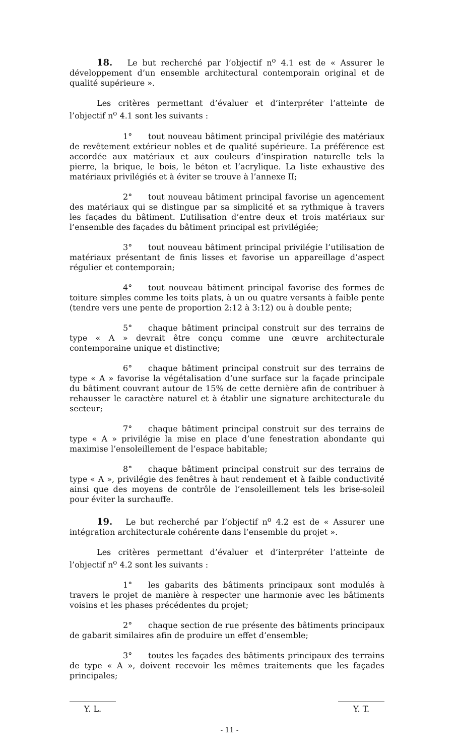18. Le but recherché par l’objectif n<sup>o</sup> 4.1 est de « Assurer le développement d’un ensemble architectural contemporain original et de qualité supérieure ».
Les critères permettant d’évaluer et d’interpréter l’atteinte de l’objectif n<sup>o</sup> 4.1 sont les suivants :
1° tout nouveau bâtiment principal privilégie des matériaux de revêtement extérieur nobles et de qualité supérieure. La préférence est accordée aux matériaux et aux couleurs d’inspiration naturelle tels la pierre, la brique, le bois, le béton et l’acrylique. La liste exhaustive des matériaux privilégiés et à éviter se trouve à l’annexe II;
2° tout nouveau bâtiment principal favorise un agencement des matériaux qui se distingue par sa simplicité et sa rythmique à travers les façades du bâtiment. L’utilisation d’entre deux et trois matériaux sur l’ensemble des façades du bâtiment principal est privilégiée;
3° tout nouveau bâtiment principal privilégie l’utilisation de matériaux présentant de finis lisses et favorise un appareillage d’aspect régulier et contemporain;
4° tout nouveau bâtiment principal favorise des formes de toiture simples comme les toits plats, à un ou quatre versants à faible pente (tendre vers une pente de proportion 2:12 à 3:12) ou à double pente;
5° chaque bâtiment principal construit sur des terrains de type « A » devrait être conçu comme une œuvre architecturale contemporaine unique et distinctive;
6° chaque bâtiment principal construit sur des terrains de type « A » favorise la végétalisation d’une surface sur la façade principale du bâtiment couvrant autour de 15% de cette dernière afin de contribuer à rehausser le caractère naturel et à établir une signature architecturale du secteur;
7° chaque bâtiment principal construit sur des terrains de type « A » privilégie la mise en place d’une fenestration abondante qui maximise l’ensoleillement de l’espace habitable;
8° chaque bâtiment principal construit sur des terrains de type « A », privilégie des fenêtres à haut rendement et à faible conductivité ainsi que des moyens de contrôle de l’ensoleillement tels les brise-soleil pour éviter la surchauffe.
19. Le but recherché par l’objectif n<sup>o</sup> 4.2 est de « Assurer une intégration architecturale cohérente dans l’ensemble du projet ».
Les critères permettant d’évaluer et d’interpréter l’atteinte de l’objectif n<sup>o</sup> 4.2 sont les suivants :
1° les gabarits des bâtiments principaux sont modulés à travers le projet de manière à respecter une harmonie avec les bâtiments voisins et les phases précédentes du projet;
2° chaque section de rue présente des bâtiments principaux de gabarit similaires afin de produire un effet d’ensemble;
3° toutes les façades des bâtiments principaux des terrains de type « A », doivent recevoir les mêmes traitements que les façades principales;
Y. L. Y. T.
- 11 -